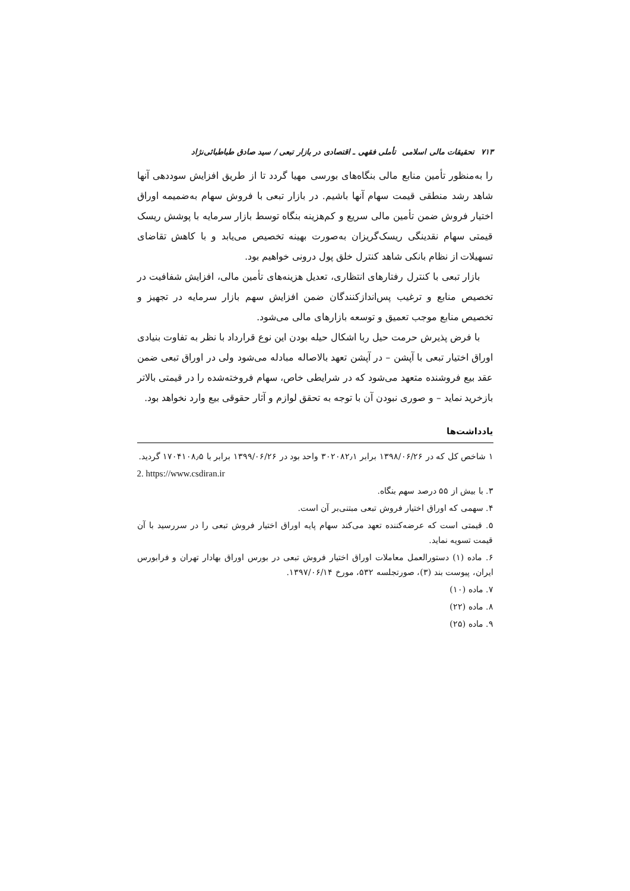۷۱۳ تحقیقات مالی اسلامی تأملی فقهی ـ اقتصادی در بازار تبعی / سید صادق طباطبائی‌نژاد
را به‌منظور تأمین منابع مالی بنگاه‌های بورسی مهیا گردد تا از طریق افزایش سوددهی آنها شاهد رشد منطقی قیمت سهام آنها باشیم. در بازار تبعی با فروش سهام به‌ضمیمه اوراق اختیار فروش ضمن تأمین مالی سریع و کم‌هزینه بنگاه توسط بازار سرمایه با پوشش ریسک قیمتی سهام نقدینگی ریسک‌گریزان به‌صورت بهینه تخصیص می‌یابد و با کاهش تقاضای تسهیلات از نظام بانکی شاهد کنترل خلق پول درونی خواهیم بود.
بازار تبعی با کنترل رفتارهای انتظاری، تعدیل هزینه‌های تأمین مالی، افزایش شفافیت در تخصیص منابع و ترغیب پس‌اندازکنندگان ضمن افزایش سهم بازار سرمایه در تجهیز و تخصیص منابع موجب تعمیق و توسعه بازارهای مالی می‌شود.
با فرض پذیرش حرمت حیل ربا اشکال حیله بودن این نوع قرارداد با نظر به تفاوت بنیادی اوراق اختیار تبعی با آپشن – در آپشن تعهد بالاصاله مبادله می‌شود ولی در اوراق تبعی ضمن عقد بیع فروشنده متعهد می‌شود که در شرایطی خاص، سهام فروخته‌شده را در قیمتی بالاتر بازخرید نماید – و صوری نبودن آن با توجه به تحقق لوازم و آثار حقوقی بیع وارد نخواهد بود.
یادداشت‌ها
۱ شاخص کل که در ۱۳۹۸/۰۶/۲۶ برابر ۳۰۲۰۸۲٫۱ واحد بود در ۱۳۹۹/۰۶/۲۶ برابر با ۱۷۰۴۱۰۸٫۵ گردید.
2. https://www.csdiran.ir
۳. با بیش از ۵۵ درصد سهم بنگاه.
۴. سهمی که اوراق اختیار فروش تبعی مبتنی‌بر آن است.
۵. قیمتی است که عرضه‌کننده تعهد می‌کند سهام پایه اوراق اختیار فروش تبعی را در سررسید با آن قیمت تسویه نماید.
۶. ماده (۱) دستورالعمل معاملات اوراق اختیار فروش تبعی در بورس اوراق بهادار تهران و فرابورس ایران، پیوست بند (۳)، صورتجلسه ۵۳۲، مورخ ۱۳۹۷/۰۶/۱۴.
۷. ماده (۱۰)
۸. ماده (۲۲)
۹. ماده (۲۵)